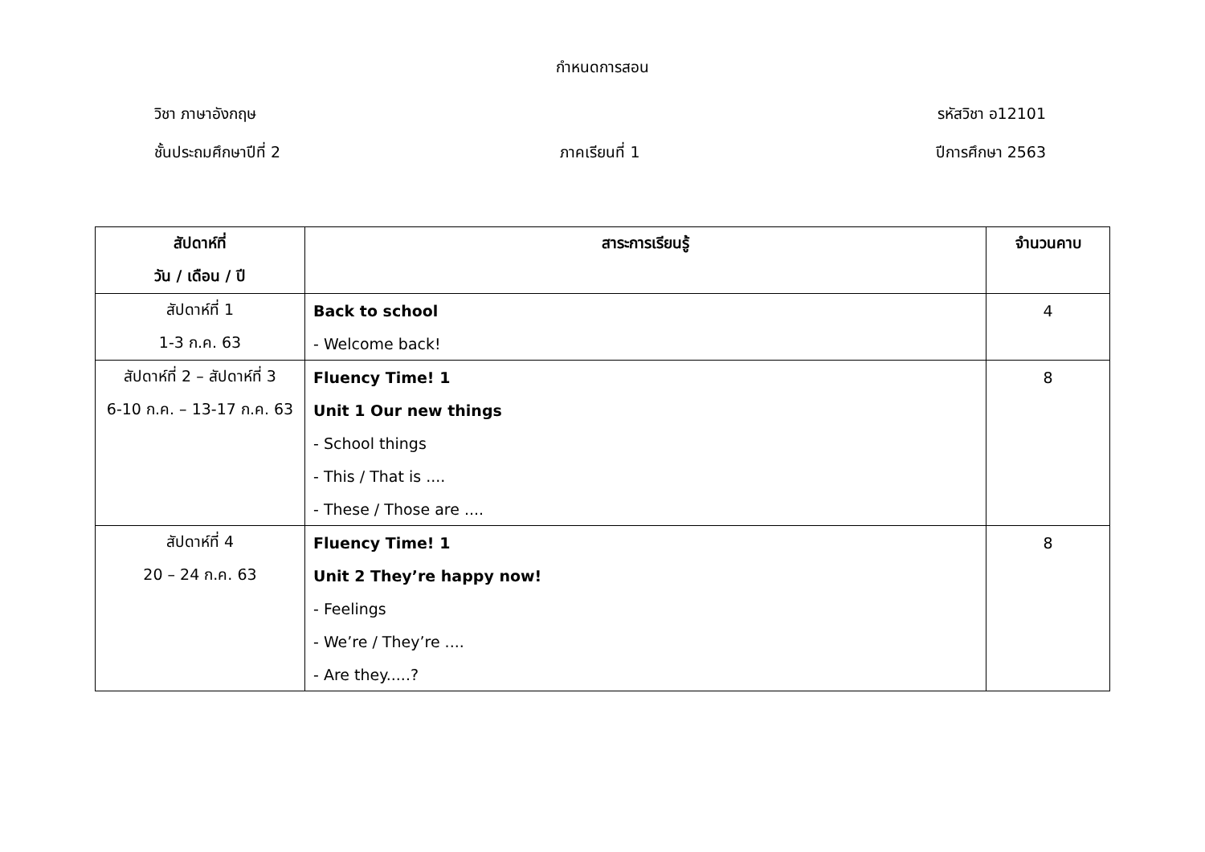กำหนดการสอน
วิชา ภาษาอังกฤษ รหัสวิชา อ12101
ชั้นประถมศึกษาปีที่ 2 ภาคเรียนที่ 1 ปีการศึกษา 2563
| สัปดาห์ที่ | สาระการเรียนรู้ | จำนวนคาบ |
| --- | --- | --- |
| วัน / เดือน / ปี | | |
| สัปดาห์ที่ 1 | Back to school | 4 |
| 1-3 ก.ค. 63 | - Welcome back! | |
| สัปดาห์ที่ 2 – สัปดาห์ที่ 3 | Fluency Time! 1 | 8 |
| 6-10 ก.ค. – 13-17 ก.ค. 63 | Unit 1 Our new things | |
| | - School things | |
| | - This / That is .... | |
| | - These / Those are .... | |
| สัปดาห์ที่ 4 | Fluency Time! 1 | 8 |
| 20 – 24 ก.ค. 63 | Unit 2 They’re happy now! | |
| | - Feelings | |
| | - We’re / They’re .... | |
| | - Are they.....? | |